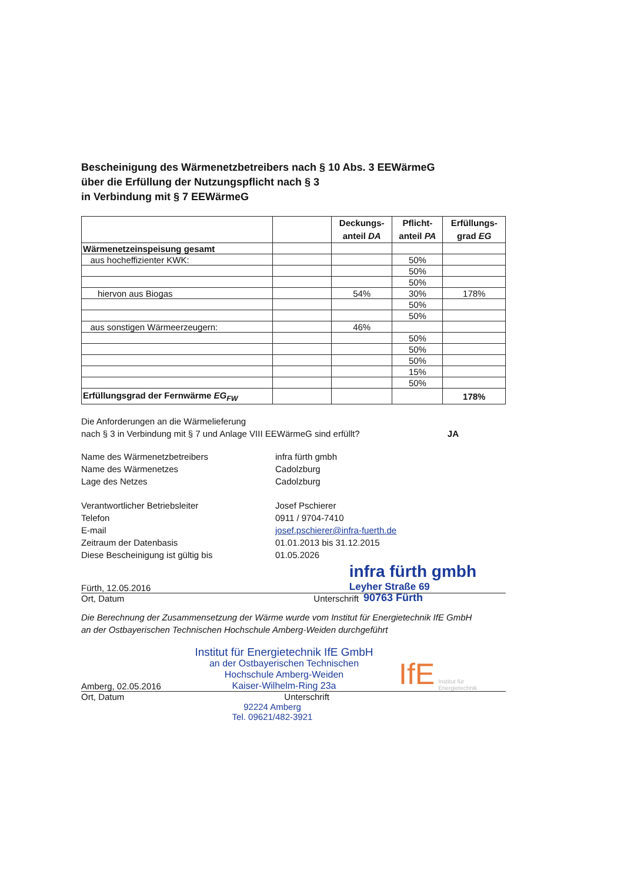Bescheinigung des Wärmenetzbetreibers nach § 10 Abs. 3 EEWärmeG
über die Erfüllung der Nutzungspflicht nach § 3
in Verbindung mit § 7 EEWärmeG
| | | Deckungs- anteil DA | Pflicht- anteil PA | Erfüllungs- grad EG |
| --- | --- | --- | --- | --- |
| Wärmenetzeinspeisung gesamt | | | | |
| aus hocheffizienter KWK: | | | 50% | |
| | | | 50% | |
| | | | 50% | |
| hiervon aus Biogas | | 54% | 30% | 178% |
| | | | 50% | |
| | | | 50% | |
| aus sonstigen Wärmeerzeugern: | | 46% | | |
| | | | 50% | |
| | | | 50% | |
| | | | 50% | |
| | | | 15% | |
| | | | 50% | |
| Erfüllungsgrad der Fernwärme EG<sub>FW</sub> | | | | 178% |
Die Anforderungen an die Wärmelieferung
nach § 3 in Verbindung mit § 7 und Anlage VIII EEWärmeG sind erfüllt?
JA
Name des Wärmenetzbetreibers infra fürth gmbh
Name des Wärmenetzes Cadolzburg
Lage des Netzes Cadolzburg
Verantwortlicher Betriebsleiter Josef Pschierer
Telefon 0911 / 9704-7410
E-mail josef.pschierer@infra-fuerth.de
Zeitraum der Datenbasis 01.01.2013 bis 31.12.2015
Diese Bescheinigung ist gültig bis 01.05.2026
Fürth, 12.05.2016
infra fürth gmbh
Leyher Straße 69
Ort, Datum Unterschrift
90763 Fürth
Die Berechnung der Zusammensetzung der Wärme wurde vom Institut für Energietechnik IfE GmbH
an der Ostbayerischen Technischen Hochschule Amberg-Weiden durchgeführt
Amberg, 02.05.2016
Institut für Energietechnik IfE GmbH
an der Ostbayerischen Technischen
Hochschule Amberg-Weiden
Kaiser-Wilhelm-Ring 23a
IfE
Institut für
Energietechnik
Ort, Datum Unterschrift
92224 Amberg
Tel. 09621/482-3921